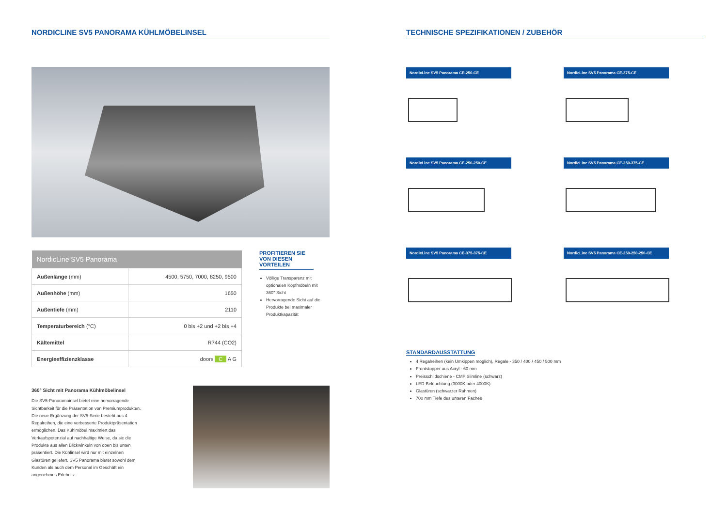NORDICLINE SV5 PANORAMA KÜHLMÖBELINSEL
| NordicLine SV5 Panorama | |
| --- | --- |
| Außenlänge (mm) | 4500, 5750, 7000, 8250, 9500 |
| Außenhöhe (mm) | 1650 |
| Außentiefe (mm) | 2110 |
| Temperaturbereich (°C) | 0 bis +2 und +2 bis +4 |
| Kältemittel | R744 (CO2) |
| Energieeffizienzklasse | doors C A G |
PROFITIEREN SIE VON DIESEN VORTEILEN
Völlige Transparenz mit optionalen Kopfmöbeln mit 360° Sicht
Hervorragende Sicht auf die Produkte bei maximaler Produktkapazität
360° Sicht mit Panorama Kühlmöbelinsel
Die SV5-Panoramainsel bietet eine hervorragende Sichtbarkeit für die Präsentation von Premiumprodukten. Die neue Ergänzung der SV5-Serie besteht aus 4 Regalreihen, die eine verbesserte Produktpräsentation ermöglichen. Das Kühlmöbel maximiert das Verkaufspotenzial auf nachhaltige Weise, da sie die Produkte aus allen Blickwinkeln von oben bis unten präsentiert. Die Kühlinsel wird nur mit einzelnen Glastüren geliefert. SV5 Panorama bietet sowohl dem Kunden als auch dem Personal im Geschäft ein angenehmes Erlebnis.
TECHNISCHE SPEZIFIKATIONEN / ZUBEHÖR
NordicLine SV5 Panorama CE-250-CE
NordicLine SV5 Panorama CE-375-CE
NordicLine SV5 Panorama CE-250-250-CE
NordicLine SV5 Panorama CE-250-375-CE
NordicLine SV5 Panorama CE-375-375-CE
NordicLine SV5 Panorama CE-250-250-250-CE
STANDARDAUSSTATTUNG
4 Regalreihen (kein Umkippen möglich), Regale - 350 / 400 / 450 / 500 mm
Frontstopper aus Acryl - 60 mm
Preisschildschiene - CMP Slimline (schwarz)
LED-Beleuchtung (3000K oder 4000K)
Glastüren (schwarzer Rahmen)
700 mm Tiefe des unteren Faches